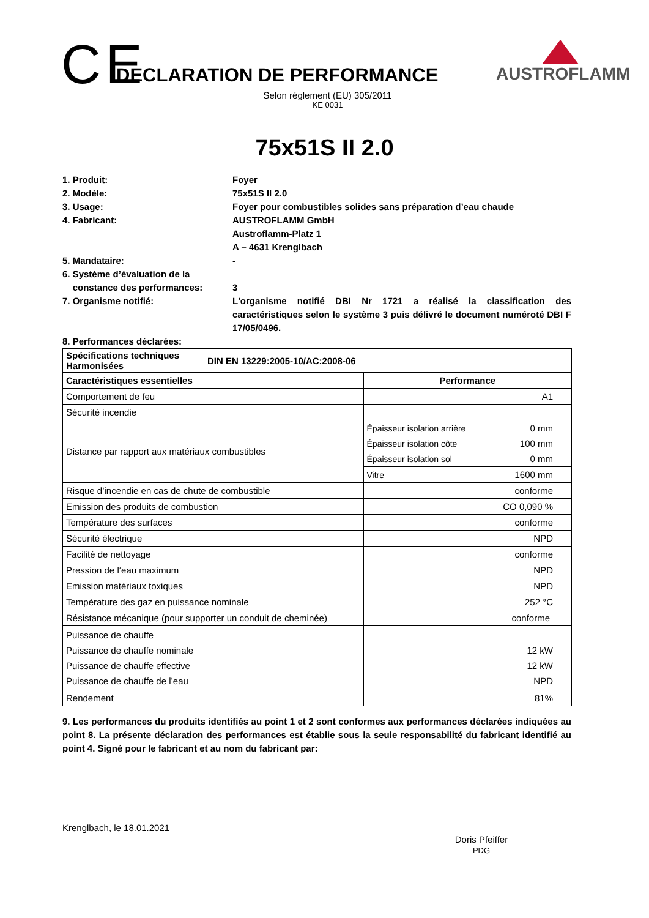C E
DECLARATION DE PERFORMANCE
Selon réglement (EU) 305/2011
KE 0031
AUSTROFLAMM
75x51S II 2.0
1. Produit: Foyer
2. Modèle: 75x51S II 2.0
3. Usage: Foyer pour combustibles solides sans préparation d’eau chaude
4. Fabricant: AUSTROFLAMM GmbH
Austroflamm-Platz 1
A – 4631 Krenglbach
5. Mandataire: -
6. Système d’évaluation de la
constance des performances:
3
7. Organisme notifié: L'organisme notifié DBI Nr 1721 a réalisé la classification des caractéristiques selon le système 3 puis délivré le document numéroté DBI F 17/05/0496.
8. Performances déclarées:
| Spécifications techniques Harmonisées | DIN EN 13229:2005-10/AC:2008-06 | | |
| --- | --- | --- | --- |
| Caractéristiques essentielles | | Performance | |
| Comportement de feu | | A1 | |
| Sécurité incendie | | | |
| Distance par rapport aux matériaux combustibles | | Épaisseur isolation arrière | 0 mm |
| | | Épaisseur isolation côte | 100 mm |
| | | Épaisseur isolation sol | 0 mm |
| | | Vitre | 1600 mm |
| Risque d’incendie en cas de chute de combustible | | conforme | |
| Emission des produits de combustion | | CO 0,090 % | |
| Température des surfaces | | conforme | |
| Sécurité électrique | | NPD | |
| Facilité de nettoyage | | conforme | |
| Pression de l‘eau maximum | | NPD | |
| Emission matériaux toxiques | | NPD | |
| Température des gaz en puissance nominale | | 252 °C | |
| Résistance mécanique (pour supporter un conduit de cheminée) | | conforme | |
| Puissance de chauffe Puissance de chauffe nominale Puissance de chauffe effective Puissance de chauffe de l’eau | | 12 kW 12 kW NPD | |
| Rendement | | 81% | |
9. Les performances du produits identifiés au point 1 et 2 sont conformes aux performances déclarées indiquées au point 8. La présente déclaration des performances est établie sous la seule responsabilité du fabricant identifié au point 4. Signé pour le fabricant et au nom du fabricant par:
Krenglbach, le 18.01.2021
Doris Pfeiffer
PDG